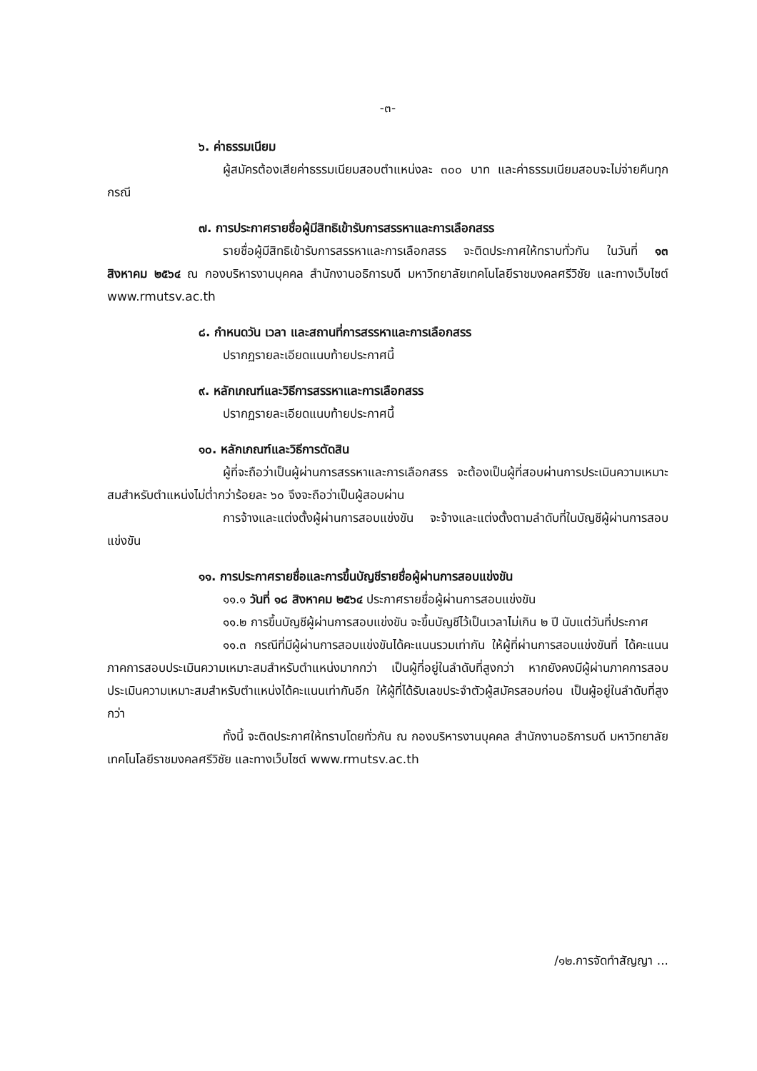-๓-
๖. ค่าธรรมเนียม
ผู้สมัครต้องเสียค่าธรรมเนียมสอบตำแหน่งละ ๓๐๐ บาท และค่าธรรมเนียมสอบจะไม่จ่ายคืนทุกกรณี
๗. การประกาศรายชื่อผู้มีสิทธิเข้ารับการสรรหาและการเลือกสรร
รายชื่อผู้มีสิทธิเข้ารับการสรรหาและการเลือกสรร จะติดประกาศให้ทราบทั่วกัน ในวันที่ ๑๓ สิงหาคม ๒๕๖๔ ณ กองบริหารงานบุคคล สำนักงานอธิการบดี มหาวิทยาลัยเทคโนโลยีราชมงคลศรีวิชัย และทางเว็บไซต์ www.rmutsv.ac.th
๘. กำหนดวัน เวลา และสถานที่การสรรหาและการเลือกสรร
ปรากฏรายละเอียดแนบท้ายประกาศนี้
๙. หลักเกณฑ์และวิธีการสรรหาและการเลือกสรร
ปรากฏรายละเอียดแนบท้ายประกาศนี้
๑๐. หลักเกณฑ์และวิธีการตัดสิน
ผู้ที่จะถือว่าเป็นผู้ผ่านการสรรหาและการเลือกสรร จะต้องเป็นผู้ที่สอบผ่านการประเมินความเหมาะสมสำหรับตำแหน่งไม่ต่ำกว่าร้อยละ ๖๐ จึงจะถือว่าเป็นผู้สอบผ่าน
การจ้างและแต่งตั้งผู้ผ่านการสอบแข่งขัน จะจ้างและแต่งตั้งตามลำดับที่ในบัญชีผู้ผ่านการสอบแข่งขัน
๑๑. การประกาศรายชื่อและการขึ้นบัญชีรายชื่อผู้ผ่านการสอบแข่งขัน
๑๑.๑ วันที่ ๑๘ สิงหาคม ๒๕๖๔ ประกาศรายชื่อผู้ผ่านการสอบแข่งขัน
๑๑.๒ การขึ้นบัญชีผู้ผ่านการสอบแข่งขัน จะขึ้นบัญชีไว้เป็นเวลาไม่เกิน ๒ ปี นับแต่วันที่ประกาศ
๑๑.๓ กรณีที่มีผู้ผ่านการสอบแข่งขันได้คะแนนรวมเท่ากัน ให้ผู้ที่ผ่านการสอบแข่งขันที่ ได้คะแนนภาคการสอบประเมินความเหมาะสมสำหรับตำแหน่งมากกว่า เป็นผู้ที่อยู่ในลำดับที่สูงกว่า หากยังคงมีผู้ผ่านภาคการสอบประเมินความเหมาะสมสำหรับตำแหน่งได้คะแนนเท่ากันอีก ให้ผู้ที่ได้รับเลขประจำตัวผู้สมัครสอบก่อน เป็นผู้อยู่ในลำดับที่สูงกว่า
ทั้งนี้ จะติดประกาศให้ทราบโดยทั่วกัน ณ กองบริหารงานบุคคล สำนักงานอธิการบดี มหาวิทยาลัยเทคโนโลยีราชมงคลศรีวิชัย และทางเว็บไซต์ www.rmutsv.ac.th
/๑๒.การจัดทำสัญญา ...